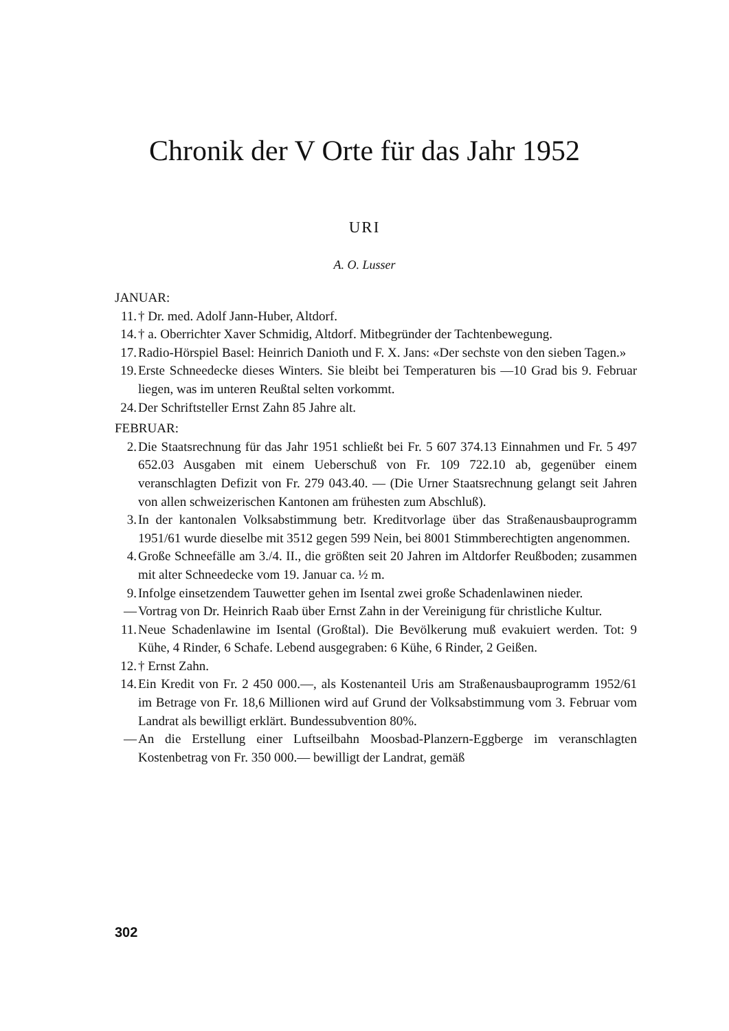Chronik der V Orte für das Jahr 1952
URI
A. O. Lusser
JANUAR:
11. † Dr. med. Adolf Jann-Huber, Altdorf.
14. † a. Oberrichter Xaver Schmidig, Altdorf. Mitbegründer der Tachtenbewegung.
17. Radio-Hörspiel Basel: Heinrich Danioth und F. X. Jans: «Der sechste von den sieben Tagen.»
19. Erste Schneedecke dieses Winters. Sie bleibt bei Temperaturen bis —10 Grad bis 9. Februar liegen, was im unteren Reußtal selten vorkommt.
24. Der Schriftsteller Ernst Zahn 85 Jahre alt.
FEBRUAR:
2. Die Staatsrechnung für das Jahr 1951 schließt bei Fr. 5 607 374.13 Einnahmen und Fr. 5 497 652.03 Ausgaben mit einem Ueberschuß von Fr. 109 722.10 ab, gegenüber einem veranschlagten Defizit von Fr. 279 043.40. — (Die Urner Staatsrechnung gelangt seit Jahren von allen schweizerischen Kantonen am frühesten zum Abschluß).
3. In der kantonalen Volksabstimmung betr. Kreditvorlage über das Straßenausbauprogramm 1951/61 wurde dieselbe mit 3512 gegen 599 Nein, bei 8001 Stimmberechtigten angenommen.
4. Große Schneefälle am 3./4. II., die größten seit 20 Jahren im Altdorfer Reußboden; zusammen mit alter Schneedecke vom 19. Januar ca. ½ m.
9. Infolge einsetzendem Tauwetter gehen im Isental zwei große Schadenlawinen nieder.
— Vortrag von Dr. Heinrich Raab über Ernst Zahn in der Vereinigung für christliche Kultur.
11. Neue Schadenlawine im Isental (Großtal). Die Bevölkerung muß evakuiert werden. Tot: 9 Kühe, 4 Rinder, 6 Schafe. Lebend ausgegraben: 6 Kühe, 6 Rinder, 2 Geißen.
12. † Ernst Zahn.
14. Ein Kredit von Fr. 2 450 000.—, als Kostenanteil Uris am Straßenausbauprogramm 1952/61 im Betrage von Fr. 18,6 Millionen wird auf Grund der Volksabstimmung vom 3. Februar vom Landrat als bewilligt erklärt. Bundessubvention 80%.
— An die Erstellung einer Luftseilbahn Moosbad-Planzern-Eggberge im veranschlagten Kostenbetrag von Fr. 350 000.— bewilligt der Landrat, gemäß
302